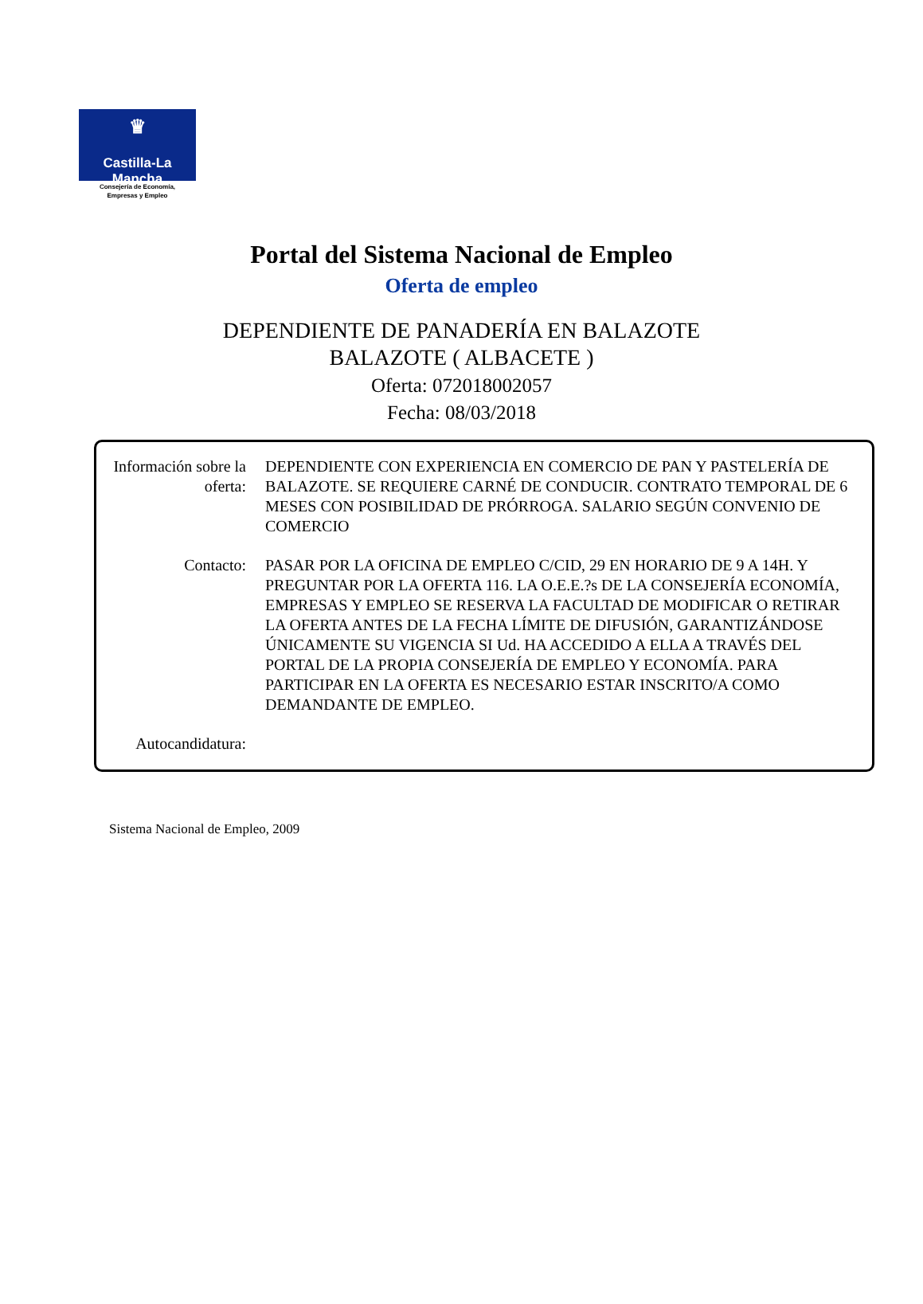♛
Castilla-La Mancha
Consejería de Economía,
Empresas y Empleo
Portal del Sistema Nacional de Empleo
Oferta de empleo
DEPENDIENTE DE PANADERÍA EN BALAZOTE
BALAZOTE ( ALBACETE )
Oferta: 072018002057
Fecha: 08/03/2018
| Información sobre la oferta: | DEPENDIENTE CON EXPERIENCIA EN COMERCIO DE PAN Y PASTELERÍA DE BALAZOTE. SE REQUIERE CARNÉ DE CONDUCIR. CONTRATO TEMPORAL DE 6 MESES CON POSIBILIDAD DE PRÓRROGA. SALARIO SEGÚN CONVENIO DE COMERCIO |
| Contacto: | PASAR POR LA OFICINA DE EMPLEO C/CID, 29 EN HORARIO DE 9 A 14H. Y PREGUNTAR POR LA OFERTA 116. LA O.E.E.?s DE LA CONSEJERÍA ECONOMÍA, EMPRESAS Y EMPLEO SE RESERVA LA FACULTAD DE MODIFICAR O RETIRAR LA OFERTA ANTES DE LA FECHA LÍMITE DE DIFUSIÓN, GARANTIZÁNDOSE ÚNICAMENTE SU VIGENCIA SI Ud. HA ACCEDIDO A ELLA A TRAVÉS DEL PORTAL DE LA PROPIA CONSEJERÍA DE EMPLEO Y ECONOMÍA. PARA PARTICIPAR EN LA OFERTA ES NECESARIO ESTAR INSCRITO/A COMO DEMANDANTE DE EMPLEO. |
| Autocandidatura: | |
Sistema Nacional de Empleo, 2009